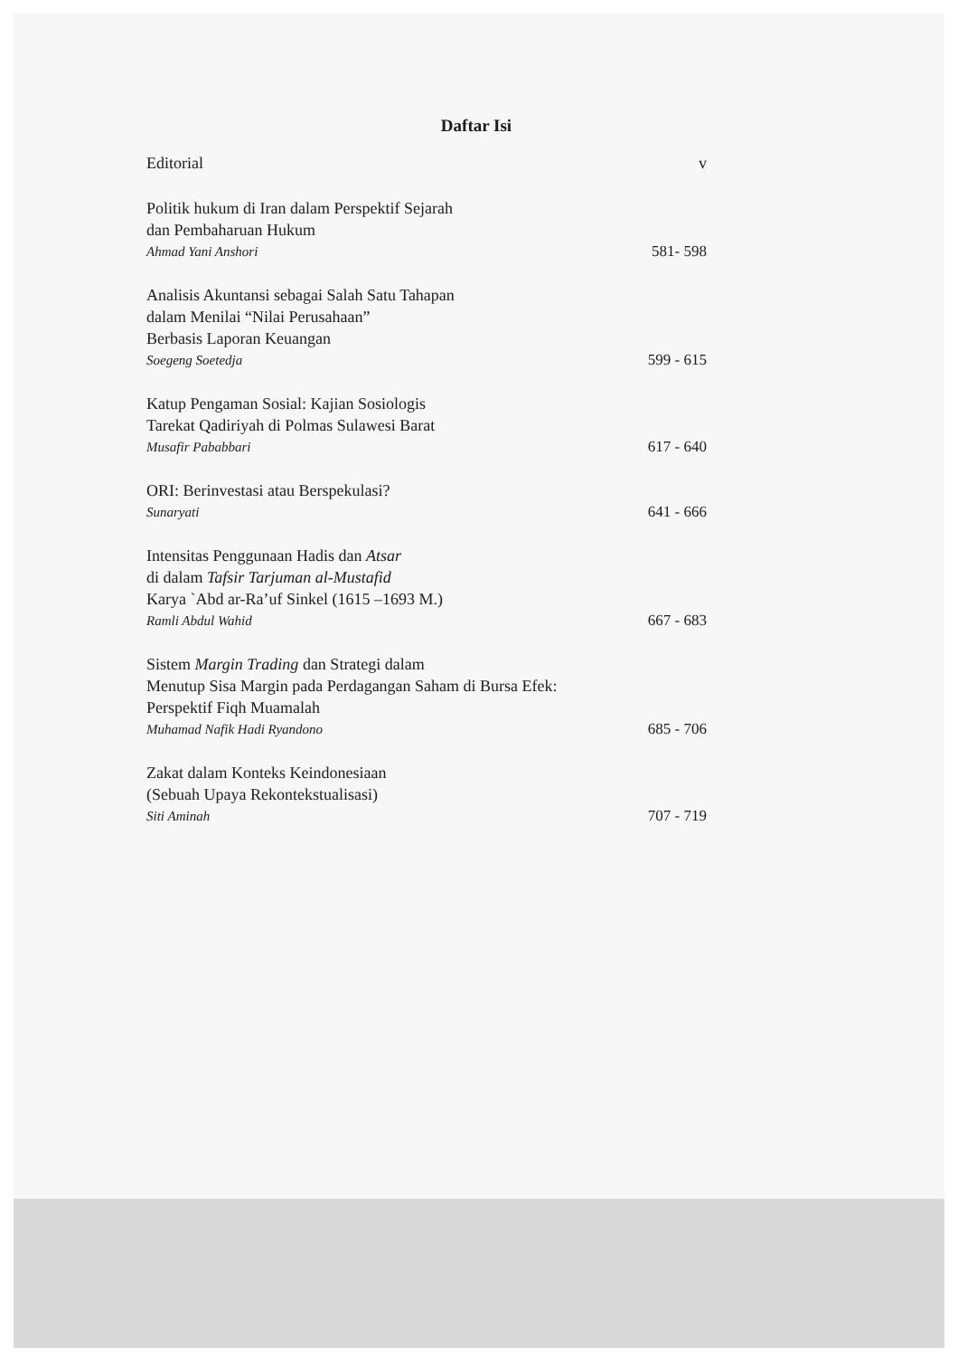Daftar Isi
Editorial v
Politik hukum di Iran dalam Perspektif Sejarah
dan Pembaharuan Hukum
Ahmad Yani Anshori 581- 598
Analisis Akuntansi sebagai Salah Satu Tahapan
dalam Menilai “Nilai Perusahaan”
Berbasis Laporan Keuangan
Soegeng Soetedja 599 - 615
Katup Pengaman Sosial: Kajian Sosiologis
Tarekat Qadiriyah di Polmas Sulawesi Barat
Musafir Pababbari 617 - 640
ORI: Berinvestasi atau Berspekulasi?
Sunaryati 641 - 666
Intensitas Penggunaan Hadis dan Atsar
di dalam Tafsir Tarjuman al-Mustafid
Karya `Abd ar-Ra’uf Sinkel (1615 –1693 M.)
Ramli Abdul Wahid 667 - 683
Sistem Margin Trading dan Strategi dalam
Menutup Sisa Margin pada Perdagangan Saham di Bursa Efek:
Perspektif Fiqh Muamalah
Muhamad Nafik Hadi Ryandono 685 - 706
Zakat dalam Konteks Keindonesiaan
(Sebuah Upaya Rekontekstualisasi)
Siti Aminah 707 - 719